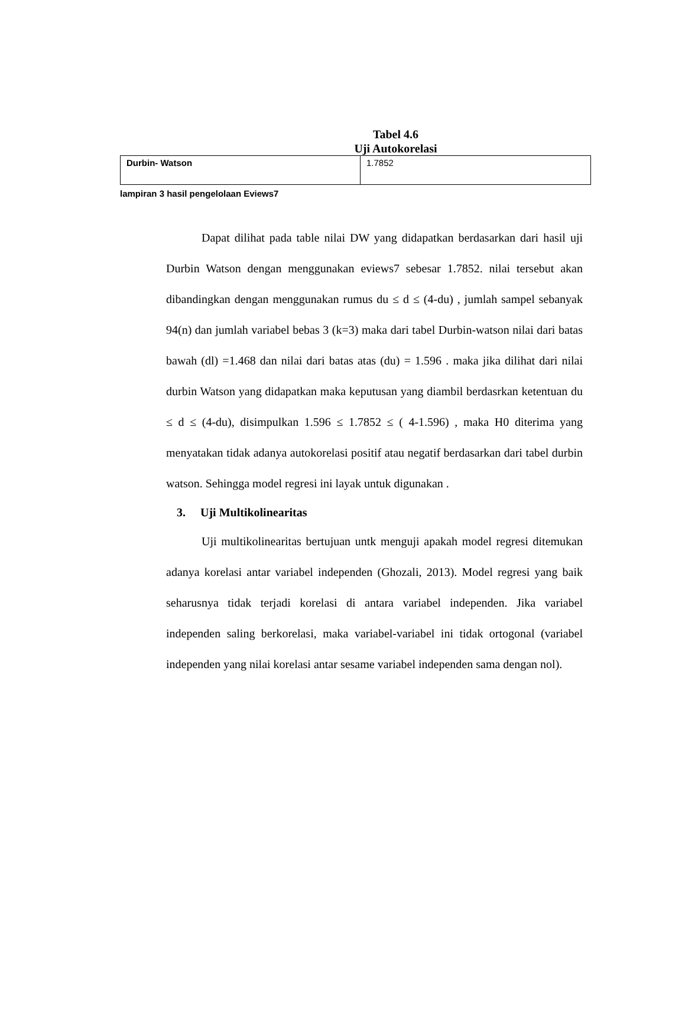Tabel 4.6
Uji Autokorelasi
| Durbin- Watson | 1.7852 |
lampiran 3 hasil pengelolaan Eviews7
Dapat dilihat pada table nilai DW yang didapatkan berdasarkan dari hasil uji Durbin Watson dengan menggunakan eviews7 sebesar 1.7852. nilai tersebut akan dibandingkan dengan menggunakan rumus du ≤ d ≤ (4-du) , jumlah sampel sebanyak 94(n) dan jumlah variabel bebas 3 (k=3) maka dari tabel Durbin-watson nilai dari batas bawah (dl) =1.468 dan nilai dari batas atas (du) = 1.596 . maka jika dilihat dari nilai durbin Watson yang didapatkan maka keputusan yang diambil berdasrkan ketentuan du ≤ d ≤ (4-du), disimpulkan 1.596 ≤ 1.7852 ≤ ( 4-1.596) , maka H0 diterima yang menyatakan tidak adanya autokorelasi positif atau negatif berdasarkan dari tabel durbin watson. Sehingga model regresi ini layak untuk digunakan .
3. Uji Multikolinearitas
Uji multikolinearitas bertujuan untk menguji apakah model regresi ditemukan adanya korelasi antar variabel independen (Ghozali, 2013). Model regresi yang baik seharusnya tidak terjadi korelasi di antara variabel independen. Jika variabel independen saling berkorelasi, maka variabel-variabel ini tidak ortogonal (variabel independen yang nilai korelasi antar sesame variabel independen sama dengan nol).